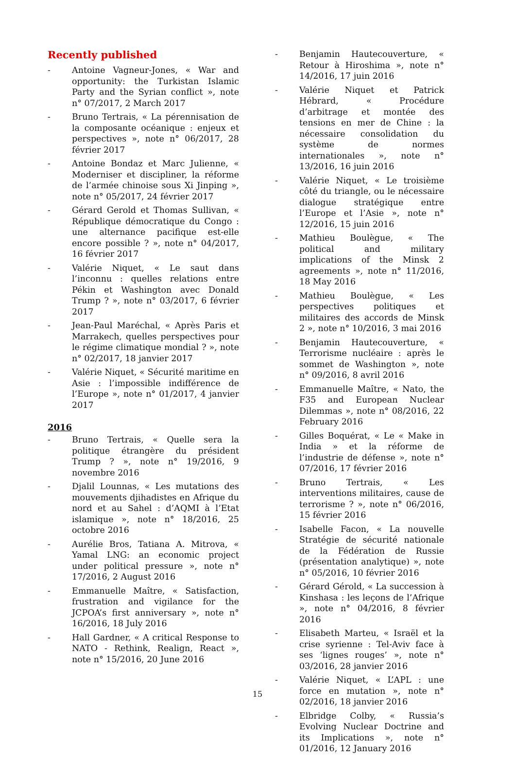Recently published
- Antoine Vagneur-Jones, « War and opportunity: the Turkistan Islamic Party and the Syrian conflict », note n° 07/2017, 2 March 2017
- Bruno Tertrais, « La pérennisation de la composante océanique : enjeux et perspectives », note n° 06/2017, 28 février 2017
- Antoine Bondaz et Marc Julienne, « Moderniser et discipliner, la réforme de l’armée chinoise sous Xi Jinping », note n° 05/2017, 24 février 2017
- Gérard Gerold et Thomas Sullivan, « République démocratique du Congo : une alternance pacifique est-elle encore possible ? », note n° 04/2017, 16 février 2017
- Valérie Niquet, « Le saut dans l’inconnu : quelles relations entre Pékin et Washington avec Donald Trump ? », note n° 03/2017, 6 février 2017
- Jean-Paul Maréchal, « Après Paris et Marrakech, quelles perspectives pour le régime climatique mondial ? », note n° 02/2017, 18 janvier 2017
- Valérie Niquet, « Sécurité maritime en Asie : l’impossible indifférence de l’Europe », note n° 01/2017, 4 janvier 2017
2016
- Bruno Tertrais, « Quelle sera la politique étrangère du président Trump ? », note n° 19/2016, 9 novembre 2016
- Djalil Lounnas, « Les mutations des mouvements djihadistes en Afrique du nord et au Sahel : d’AQMI à l’Etat islamique », note n° 18/2016, 25 octobre 2016
- Aurélie Bros, Tatiana A. Mitrova, « Yamal LNG: an economic project under political pressure », note n° 17/2016, 2 August 2016
- Emmanuelle Maître, « Satisfaction, frustration and vigilance for the JCPOA’s first anniversary », note n° 16/2016, 18 July 2016
- Hall Gardner, « A critical Response to NATO - Rethink, Realign, React », note n° 15/2016, 20 June 2016
- Benjamin Hautecouverture, « Retour à Hiroshima », note n° 14/2016, 17 juin 2016
- Valérie Niquet et Patrick Hébrard, « Procédure d’arbitrage et montée des tensions en mer de Chine : la nécessaire consolidation du système de normes internationales », note n° 13/2016, 16 juin 2016
- Valérie Niquet, « Le troisième côté du triangle, ou le nécessaire dialogue stratégique entre l’Europe et l’Asie », note n° 12/2016, 15 juin 2016
- Mathieu Boulègue, « The political and military implications of the Minsk 2 agreements », note n° 11/2016, 18 May 2016
- Mathieu Boulègue, « Les perspectives politiques et militaires des accords de Minsk 2 », note n° 10/2016, 3 mai 2016
- Benjamin Hautecouverture, « Terrorisme nucléaire : après le sommet de Washington », note n° 09/2016, 8 avril 2016
- Emmanuelle Maître, « Nato, the F35 and European Nuclear Dilemmas », note n° 08/2016, 22 February 2016
- Gilles Boquérat, « Le « Make in India » et la réforme de l’industrie de défense », note n° 07/2016, 17 février 2016
- Bruno Tertrais, « Les interventions militaires, cause de terrorisme ? », note n° 06/2016, 15 février 2016
- Isabelle Facon, « La nouvelle Stratégie de sécurité nationale de la Fédération de Russie (présentation analytique) », note n° 05/2016, 10 février 2016
- Gérard Gérold, « La succession à Kinshasa : les leçons de l’Afrique », note n° 04/2016, 8 février 2016
- Elisabeth Marteu, « Israël et la crise syrienne : Tel-Aviv face à ses ‘lignes rouges’ », note n° 03/2016, 28 janvier 2016
- Valérie Niquet, « L’APL : une force en mutation », note n° 02/2016, 18 janvier 2016
- Elbridge Colby, « Russia’s Evolving Nuclear Doctrine and its Implications », note n° 01/2016, 12 January 2016
15